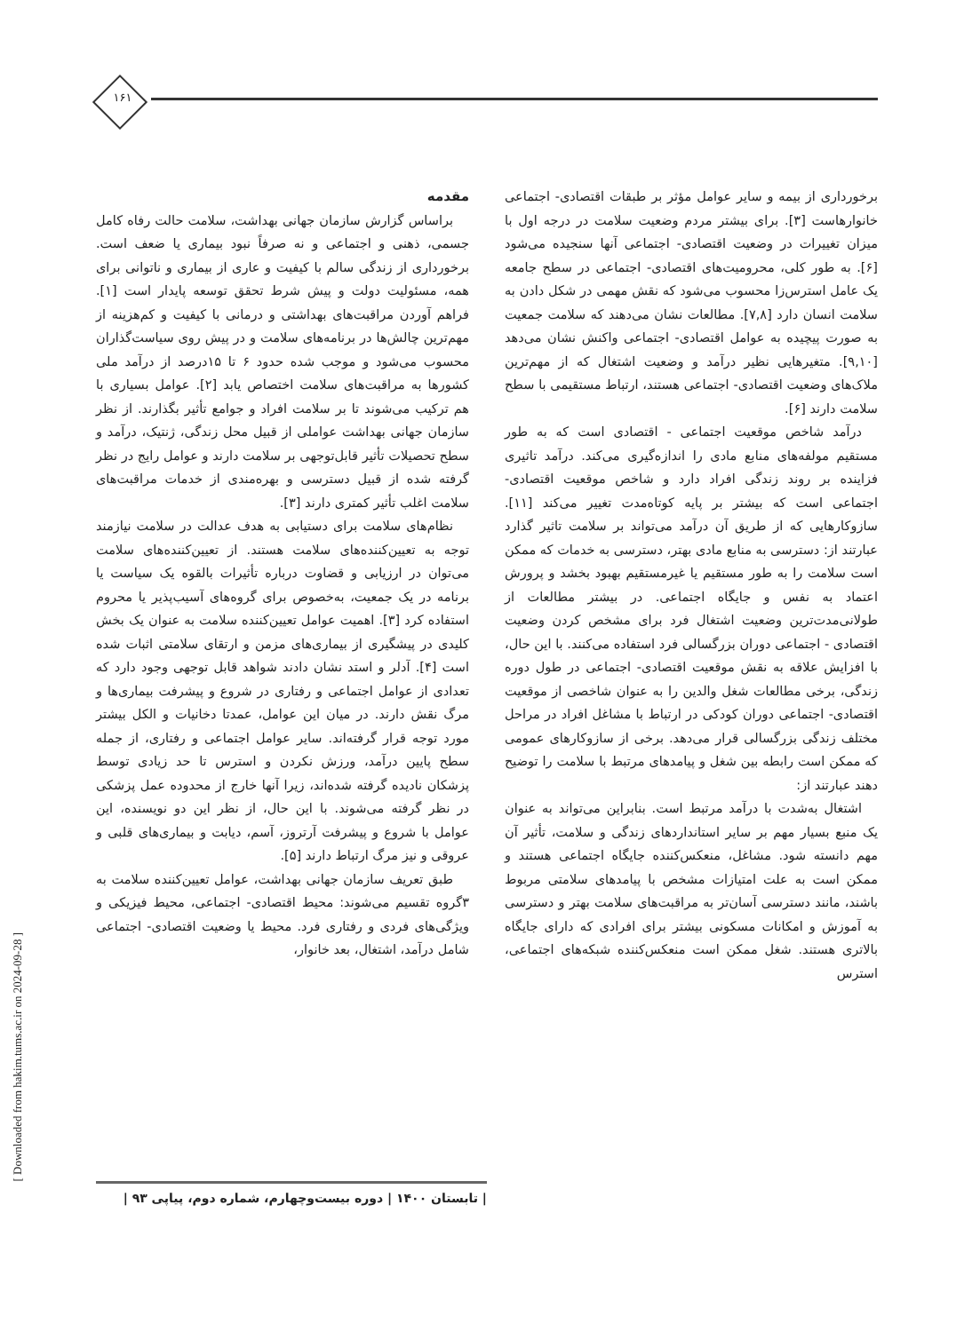۱۶۱
مقدمه
براساس گزارش سازمان جهانی بهداشت، سلامت حالت رفاه کامل جسمی، ذهنی و اجتماعی و نه صرفاً نبود بیماری یا ضعف است. برخورداری از زندگی سالم با کیفیت و عاری از بیماری و ناتوانی برای همه، مسئولیت دولت و پیش شرط تحقق توسعه پایدار است [۱]. فراهم آوردن مراقبت‌های بهداشتی و درمانی با کیفیت و کم‌هزینه از مهم‌ترین چالش‌ها در برنامه‌های سلامت و در پیش روی سیاست‌گذاران محسوب می‌شود و موجب شده حدود ۶ تا ۱۵درصد از درآمد ملی کشورها به مراقبت‌های سلامت اختصاص یابد [۲]. عوامل بسیاری با هم ترکیب می‌شوند تا بر سلامت افراد و جوامع تأثیر بگذارند. از نظر سازمان جهانی بهداشت عواملی از قبیل محل زندگی، ژنتیک، درآمد و سطح تحصیلات تأثیر قابل‌توجهی بر سلامت دارند و عوامل رایج در نظر گرفته شده از قبیل دسترسی و بهره‌مندی از خدمات مراقبت‌های سلامت اغلب تأثیر کمتری دارند [۳].
نظام‌های سلامت برای دستیابی به هدف عدالت در سلامت نیازمند توجه به تعیین‌کننده‌های سلامت هستند. از تعیین‌کننده‌های سلامت می‌توان در ارزیابی و قضاوت درباره تأثیرات بالقوه یک سیاست یا برنامه در یک جمعیت، به‌خصوص برای گروه‌های آسیب‌پذیر یا محروم استفاده کرد [۳]. اهمیت عوامل تعیین‌کننده سلامت به عنوان یک بخش کلیدی در پیشگیری از بیماری‌های مزمن و ارتقای سلامتی اثبات شده است [۴]. آدلر و استد نشان دادند شواهد قابل توجهی وجود دارد که تعدادی از عوامل اجتماعی و رفتاری در شروع و پیشرفت بیماری‌ها و مرگ نقش دارند. در میان این عوامل، عمدتا دخانیات و الکل بیشتر مورد توجه قرار گرفته‌اند. سایر عوامل اجتماعی و رفتاری، از جمله سطح پایین درآمد، ورزش نکردن و استرس تا حد زیادی توسط پزشکان نادیده گرفته شده‌اند، زیرا آنها خارج از محدوده عمل پزشکی در نظر گرفته می‌شوند. با این حال، از نظر این دو نویسنده، این عوامل با شروع و پیشرفت آرتروز، آسم، دیابت و بیماری‌های قلبی و عروقی و نیز مرگ ارتباط دارند [۵].
طبق تعریف سازمان جهانی بهداشت، عوامل تعیین‌کننده سلامت به ۳گروه تقسیم می‌شوند: محیط اقتصادی- اجتماعی، محیط فیزیکی و ویژگی‌های فردی و رفتاری فرد. محیط یا وضعیت اقتصادی- اجتماعی شامل درآمد، اشتغال، بعد خانوار،
برخورداری از بیمه و سایر عوامل مؤثر بر طبقات اقتصادی- اجتماعی خانوارهاست [۳]. برای بیشتر مردم وضعیت سلامت در درجه اول با میزان تغییرات در وضعیت اقتصادی- اجتماعی آنها سنجیده می‌شود [۶]. به طور کلی، محرومیت‌های اقتصادی- اجتماعی در سطح جامعه یک عامل استرس‌زا محسوب می‌شود که نقش مهمی در شکل دادن به سلامت انسان دارد [۷,۸]. مطالعات نشان می‌دهند که سلامت جمعیت به صورت پیچیده به عوامل اقتصادی- اجتماعی واکنش نشان می‌دهد [۹,۱۰]. متغیرهایی نظیر درآمد و وضعیت اشتغال که از مهم‌ترین ملاک‌های وضعیت اقتصادی- اجتماعی هستند، ارتباط مستقیمی با سطح سلامت دارند [۶].
درآمد شاخص موقعیت اجتماعی - اقتصادی است که به طور مستقیم مولفه‌های منابع مادی را اندازه‌گیری می‌کند. درآمد تاثیری فزاینده بر روند زندگی افراد دارد و شاخص موقعیت اقتصادی- اجتماعی است که بیشتر بر پایه کوتاه‌مدت تغییر می‌کند [۱۱]. سازوکارهایی که از طریق آن درآمد می‌تواند بر سلامت تاثیر گذارد عبارتند از: دسترسی به منابع مادی بهتر، دسترسی به خدمات که ممکن است سلامت را به طور مستقیم یا غیرمستقیم بهبود بخشد و پرورش اعتماد به نفس و جایگاه اجتماعی. در بیشتر مطالعات از طولانی‌مدت‌ترین وضعیت اشتغال فرد برای مشخص کردن وضعیت اقتصادی - اجتماعی دوران بزرگسالی فرد استفاده می‌کنند. با این حال، با افزایش علاقه به نقش موقعیت اقتصادی- اجتماعی در طول دوره زندگی، برخی مطالعات شغل والدین را به عنوان شاخصی از موقعیت اقتصادی- اجتماعی دوران کودکی در ارتباط با مشاغل افراد در مراحل مختلف زندگی بزرگسالی قرار می‌دهد. برخی از سازوکارهای عمومی که ممکن است رابطه بین شغل و پیامدهای مرتبط با سلامت را توضیح دهند عبارتند از:
اشتغال به‌شدت با درآمد مرتبط است. بنابراین می‌تواند به عنوان یک منبع بسیار مهم بر سایر استانداردهای زندگی و سلامت، تأثیر آن مهم دانسته شود. مشاغل، منعکس‌کننده جایگاه اجتماعی هستند و ممکن است به علت امتیازات مشخص با پیامدهای سلامتی مربوط باشند، مانند دسترسی آسان‌تر به مراقبت‌های سلامت بهتر و دسترسی به آموزش و امکانات مسکونی بیشتر برای افرادی که دارای جایگاه بالاتری هستند. شغل ممکن است منعکس‌کننده شبکه‌های اجتماعی، استرس
| تابستان ۱۴۰۰ | دوره بیست‌وچهارم، شماره دوم، پیاپی ۹۳ |
[ Downloaded from hakim.tums.ac.ir on 2024-09-28 ]